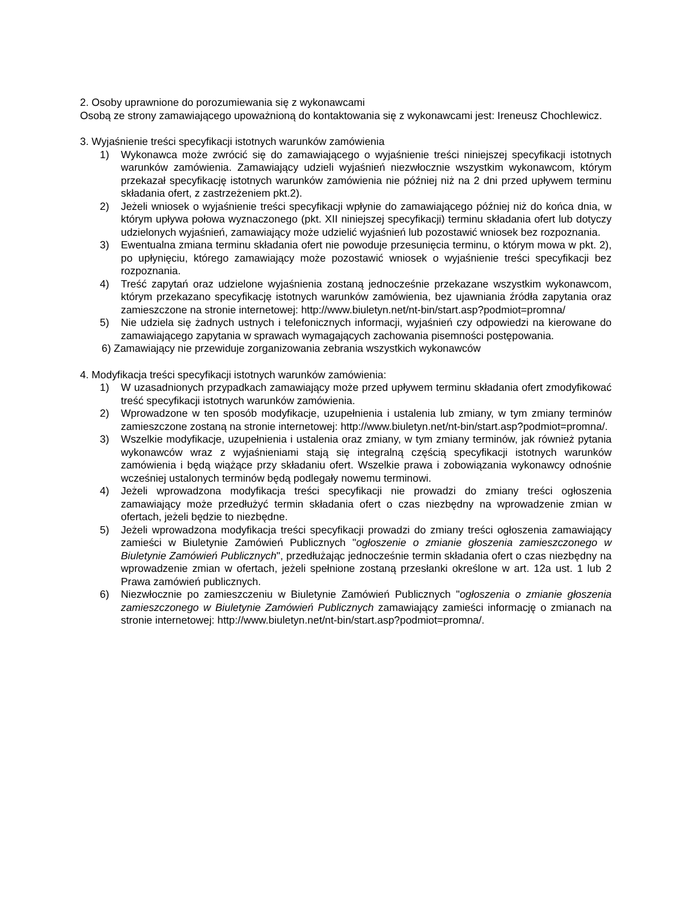2. Osoby uprawnione do porozumiewania się z wykonawcami
Osobą ze strony zamawiającego upoważnioną do kontaktowania się z wykonawcami jest: Ireneusz Chochlewicz.
3. Wyjaśnienie treści specyfikacji istotnych warunków zamówienia
1) Wykonawca może zwrócić się do zamawiającego o wyjaśnienie treści niniejszej specyfikacji istotnych warunków zamówienia. Zamawiający udzieli wyjaśnień niezwłocznie wszystkim wykonawcom, którym przekazał specyfikację istotnych warunków zamówienia nie później niż na 2 dni przed upływem terminu składania ofert, z zastrzeżeniem pkt.2).
2) Jeżeli wniosek o wyjaśnienie treści specyfikacji wpłynie do zamawiającego później niż do końca dnia, w którym upływa połowa wyznaczonego (pkt. XII niniejszej specyfikacji) terminu składania ofert lub dotyczy udzielonych wyjaśnień, zamawiający może udzielić wyjaśnień lub pozostawić wniosek bez rozpoznania.
3) Ewentualna zmiana terminu składania ofert nie powoduje przesunięcia terminu, o którym mowa w pkt. 2), po upłynięciu, którego zamawiający może pozostawić wniosek o wyjaśnienie treści specyfikacji bez rozpoznania.
4) Treść zapytań oraz udzielone wyjaśnienia zostaną jednocześnie przekazane wszystkim wykonawcom, którym przekazano specyfikację istotnych warunków zamówienia, bez ujawniania źródła zapytania oraz zamieszczone na stronie internetowej: http://www.biuletyn.net/nt-bin/start.asp?podmiot=promna/
5) Nie udziela się żadnych ustnych i telefonicznych informacji, wyjaśnień czy odpowiedzi na kierowane do zamawiającego zapytania w sprawach wymagających zachowania pisemności postępowania.
6) Zamawiający nie przewiduje zorganizowania zebrania wszystkich wykonawców
4. Modyfikacja treści specyfikacji istotnych warunków zamówienia:
1) W uzasadnionych przypadkach zamawiający może przed upływem terminu składania ofert zmodyfikować treść specyfikacji istotnych warunków zamówienia.
2) Wprowadzone w ten sposób modyfikacje, uzupełnienia i ustalenia lub zmiany, w tym zmiany terminów zamieszczone zostaną na stronie internetowej: http://www.biuletyn.net/nt-bin/start.asp?podmiot=promna/.
3) Wszelkie modyfikacje, uzupełnienia i ustalenia oraz zmiany, w tym zmiany terminów, jak również pytania wykonawców wraz z wyjaśnieniami stają się integralną częścią specyfikacji istotnych warunków zamówienia i będą wiążące przy składaniu ofert. Wszelkie prawa i zobowiązania wykonawcy odnośnie wcześniej ustalonych terminów będą podlegały nowemu terminowi.
4) Jeżeli wprowadzona modyfikacja treści specyfikacji nie prowadzi do zmiany treści ogłoszenia zamawiający może przedłużyć termin składania ofert o czas niezbędny na wprowadzenie zmian w ofertach, jeżeli będzie to niezbędne.
5) Jeżeli wprowadzona modyfikacja treści specyfikacji prowadzi do zmiany treści ogłoszenia zamawiający zamieści w Biuletynie Zamówień Publicznych "ogłoszenie o zmianie głoszenia zamieszczonego w Biuletynie Zamówień Publicznych", przedłużając jednocześnie termin składania ofert o czas niezbędny na wprowadzenie zmian w ofertach, jeżeli spełnione zostaną przesłanki określone w art. 12a ust. 1 lub 2 Prawa zamówień publicznych.
6) Niezwłocznie po zamieszczeniu w Biuletynie Zamówień Publicznych "ogłoszenia o zmianie głoszenia zamieszczonego w Biuletynie Zamówień Publicznych zamawiający zamieści informację o zmianach na stronie internetowej: http://www.biuletyn.net/nt-bin/start.asp?podmiot=promna/.